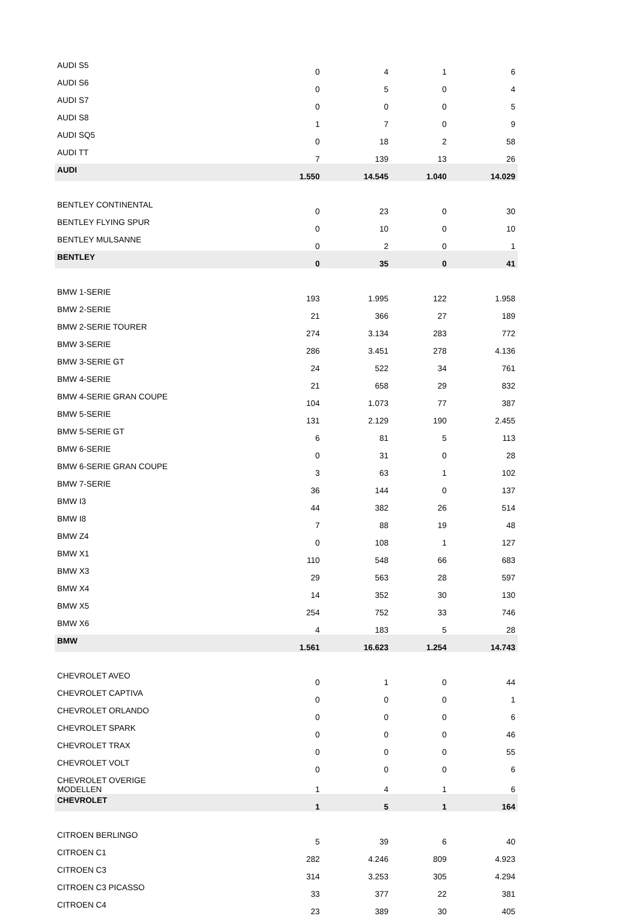| AUDI S5 | 0 | 4 | 1 | 6 |
| AUDI S6 | 0 | 5 | 0 | 4 |
| AUDI S7 | 0 | 0 | 0 | 5 |
| AUDI S8 | 1 | 7 | 0 | 9 |
| AUDI SQ5 | 0 | 18 | 2 | 58 |
| AUDI TT | 7 | 139 | 13 | 26 |
| AUDI | 1.550 | 14.545 | 1.040 | 14.029 |
| BENTLEY CONTINENTAL | 0 | 23 | 0 | 30 |
| BENTLEY FLYING SPUR | 0 | 10 | 0 | 10 |
| BENTLEY MULSANNE | 0 | 2 | 0 | 1 |
| BENTLEY | 0 | 35 | 0 | 41 |
| BMW 1-SERIE | 193 | 1.995 | 122 | 1.958 |
| BMW 2-SERIE | 21 | 366 | 27 | 189 |
| BMW 2-SERIE TOURER | 274 | 3.134 | 283 | 772 |
| BMW 3-SERIE | 286 | 3.451 | 278 | 4.136 |
| BMW 3-SERIE GT | 24 | 522 | 34 | 761 |
| BMW 4-SERIE | 21 | 658 | 29 | 832 |
| BMW 4-SERIE GRAN COUPE | 104 | 1.073 | 77 | 387 |
| BMW 5-SERIE | 131 | 2.129 | 190 | 2.455 |
| BMW 5-SERIE GT | 6 | 81 | 5 | 113 |
| BMW 6-SERIE | 0 | 31 | 0 | 28 |
| BMW 6-SERIE GRAN COUPE | 3 | 63 | 1 | 102 |
| BMW 7-SERIE | 36 | 144 | 0 | 137 |
| BMW I3 | 44 | 382 | 26 | 514 |
| BMW I8 | 7 | 88 | 19 | 48 |
| BMW Z4 | 0 | 108 | 1 | 127 |
| BMW X1 | 110 | 548 | 66 | 683 |
| BMW X3 | 29 | 563 | 28 | 597 |
| BMW X4 | 14 | 352 | 30 | 130 |
| BMW X5 | 254 | 752 | 33 | 746 |
| BMW X6 | 4 | 183 | 5 | 28 |
| BMW | 1.561 | 16.623 | 1.254 | 14.743 |
| CHEVROLET AVEO | 0 | 1 | 0 | 44 |
| CHEVROLET CAPTIVA | 0 | 0 | 0 | 1 |
| CHEVROLET ORLANDO | 0 | 0 | 0 | 6 |
| CHEVROLET SPARK | 0 | 0 | 0 | 46 |
| CHEVROLET TRAX | 0 | 0 | 0 | 55 |
| CHEVROLET VOLT | 0 | 0 | 0 | 6 |
| CHEVROLET OVERIGE MODELLEN | 1 | 4 | 1 | 6 |
| CHEVROLET | 1 | 5 | 1 | 164 |
| CITROEN BERLINGO | 5 | 39 | 6 | 40 |
| CITROEN C1 | 282 | 4.246 | 809 | 4.923 |
| CITROEN C3 | 314 | 3.253 | 305 | 4.294 |
| CITROEN C3 PICASSO | 33 | 377 | 22 | 381 |
| CITROEN C4 | 23 | 389 | 30 | 405 |